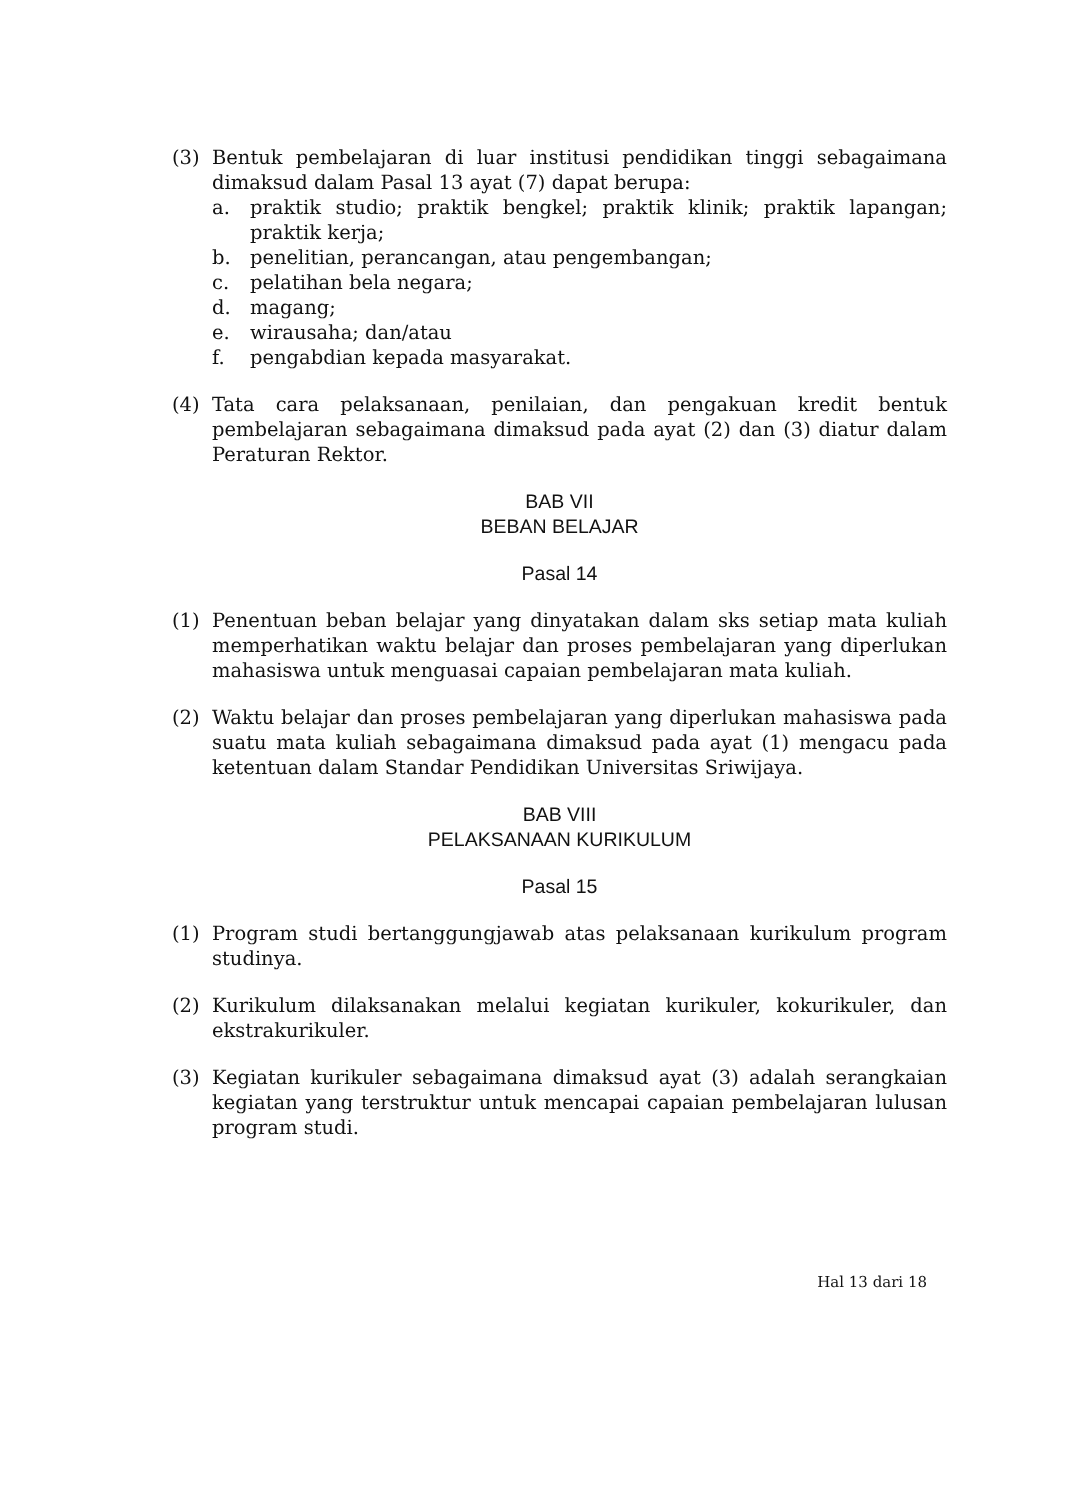(3) Bentuk pembelajaran di luar institusi pendidikan tinggi sebagaimana dimaksud dalam Pasal 13 ayat (7) dapat berupa:
a. praktik studio; praktik bengkel; praktik klinik; praktik lapangan; praktik kerja;
b. penelitian, perancangan, atau pengembangan;
c. pelatihan bela negara;
d. magang;
e. wirausaha; dan/atau
f. pengabdian kepada masyarakat.
(4) Tata cara pelaksanaan, penilaian, dan pengakuan kredit bentuk pembelajaran sebagaimana dimaksud pada ayat (2) dan (3) diatur dalam Peraturan Rektor.
BAB VII
BEBAN BELAJAR
Pasal 14
(1) Penentuan beban belajar yang dinyatakan dalam sks setiap mata kuliah memperhatikan waktu belajar dan proses pembelajaran yang diperlukan mahasiswa untuk menguasai capaian pembelajaran mata kuliah.
(2) Waktu belajar dan proses pembelajaran yang diperlukan mahasiswa pada suatu mata kuliah sebagaimana dimaksud pada ayat (1) mengacu pada ketentuan dalam Standar Pendidikan Universitas Sriwijaya.
BAB VIII
PELAKSANAAN KURIKULUM
Pasal 15
(1) Program studi bertanggungjawab atas pelaksanaan kurikulum program studinya.
(2) Kurikulum dilaksanakan melalui kegiatan kurikuler, kokurikuler, dan ekstrakurikuler.
(3) Kegiatan kurikuler sebagaimana dimaksud ayat (3) adalah serangkaian kegiatan yang terstruktur untuk mencapai capaian pembelajaran lulusan program studi.
Hal 13 dari 18